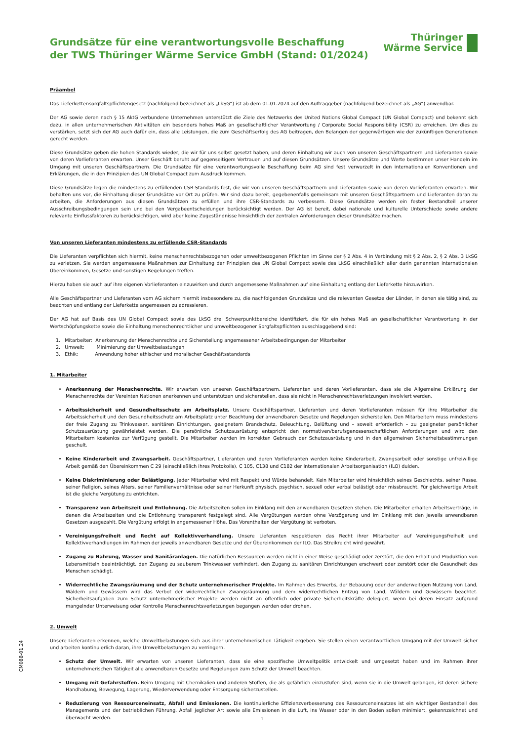Grundsätze für eine verantwortungsvolle Beschaffung
der TWS Thüringer Wärme Service GmbH (Stand: 01/2024)
Thüringer
Wärme Service
Präambel
Das Lieferkettensorgfaltspflichtengesetz (nachfolgend bezeichnet als „LkSG“) ist ab dem 01.01.2024 auf den Auftraggeber (nachfolgend bezeichnet als „AG“) anwendbar.
Der AG sowie deren nach § 15 AktG verbundene Unternehmen unterstützt die Ziele des Netzwerks des United Nations Global Compact (UN Global Compact) und bekennt sich dazu, in allen unternehmerischen Aktivitäten ein besonders hohes Maß an gesellschaftlicher Verantwortung / Corporate Social Responsibility (CSR) zu erreichen. Um dies zu verstärken, setzt sich der AG auch dafür ein, dass alle Leistungen, die zum Geschäftserfolg des AG beitragen, den Belangen der gegenwärtigen wie der zukünftigen Generationen gerecht werden.
Diese Grundsätze geben die hohen Standards wieder, die wir für uns selbst gesetzt haben, und deren Einhaltung wir auch von unseren Geschäftspartnern und Lieferanten sowie von deren Vorlieferanten erwarten. Unser Geschäft beruht auf gegenseitigem Vertrauen und auf diesen Grundsätzen. Unsere Grundsätze und Werte bestimmen unser Handeln im Umgang mit unseren Geschäftspartnern. Die Grundsätze für eine verantwortungsvolle Beschaffung beim AG sind fest verwurzelt in den internationalen Konventionen und Erklärungen, die in den Prinzipien des UN Global Compact zum Ausdruck kommen.
Diese Grundsätze legen die mindestens zu erfüllenden CSR-Standards fest, die wir von unseren Geschäftspartnern und Lieferanten sowie von deren Vorlieferanten erwarten. Wir behalten uns vor, die Einhaltung dieser Grundsätze vor Ort zu prüfen. Wir sind dazu bereit, gegebenenfalls gemeinsam mit unseren Geschäftspartnern und Lieferanten daran zu arbeiten, die Anforderungen aus diesen Grundsätzen zu erfüllen und ihre CSR-Standards zu verbessern. Diese Grundsätze werden ein fester Bestandteil unserer Ausschreibungsbedingungen sein und bei den Vergabeentscheidungen berücksichtigt werden. Der AG ist bereit, dabei nationale und kulturelle Unterschiede sowie andere relevante Einflussfaktoren zu berücksichtigen, wird aber keine Zugeständnisse hinsichtlich der zentralen Anforderungen dieser Grundsätze machen.
Von unseren Lieferanten mindestens zu erfüllende CSR-Standards
Die Lieferanten verpflichten sich hiermit, keine menschenrechtsbezogenen oder umweltbezogenen Pflichten im Sinne der § 2 Abs. 4 in Verbindung mit § 2 Abs. 2, § 2 Abs. 3 LkSG zu verletzen. Sie werden angemessene Maßnahmen zur Einhaltung der Prinzipien des UN Global Compact sowie des LkSG einschließlich aller darin genannten internationalen Übereinkommen, Gesetze und sonstigen Regelungen treffen.
Hierzu haben sie auch auf ihre eigenen Vorlieferanten einzuwirken und durch angemessene Maßnahmen auf eine Einhaltung entlang der Lieferkette hinzuwirken.
Alle Geschäftspartner und Lieferanten vom AG sichern hiermit insbesondere zu, die nachfolgenden Grundsätze und die relevanten Gesetze der Länder, in denen sie tätig sind, zu beachten und entlang der Lieferkette angemessen zu adressieren.
Der AG hat auf Basis des UN Global Compact sowie des LkSG drei Schwerpunktbereiche identifiziert, die für ein hohes Maß an gesellschaftlicher Verantwortung in der Wertschöpfungskette sowie die Einhaltung menschenrechtlicher und umweltbezogener Sorgfaltspflichten ausschlaggebend sind:
1. Mitarbeiter: Anerkennung der Menschenrechte und Sicherstellung angemessener Arbeitsbedingungen der Mitarbeiter
2. Umwelt: Minimierung der Umweltbelastungen
3. Ethik: Anwendung hoher ethischer und moralischer Geschäftsstandards
1. Mitarbeiter
Anerkennung der Menschenrechte. Wir erwarten von unseren Geschäftspartnern, Lieferanten und deren Vorlieferanten, dass sie die Allgemeine Erklärung der Menschenrechte der Vereinten Nationen anerkennen und unterstützen und sicherstellen, dass sie nicht in Menschenrechtsverletzungen involviert werden.
Arbeitssicherheit und Gesundheitsschutz am Arbeitsplatz. Unsere Geschäftspartner, Lieferanten und deren Vorlieferanten müssen für ihre Mitarbeiter die Arbeitssicherheit und den Gesundheitsschutz am Arbeitsplatz unter Beachtung der anwendbaren Gesetze und Regelungen sicherstellen. Den Mitarbeitern muss mindestens der freie Zugang zu Trinkwasser, sanitären Einrichtungen, geeignetem Brandschutz, Beleuchtung, Belüftung und – soweit erforderlich – zu geeigneter persönlicher Schutzausrüstung gewährleistet werden. Die persönliche Schutzausrüstung entspricht den normativen/berufsgenossenschaftlichen Anforderungen und wird den Mitarbeitern kostenlos zur Verfügung gestellt. Die Mitarbeiter werden im korrekten Gebrauch der Schutzausrüstung und in den allgemeinen Sicherheitsbestimmungen geschult.
Keine Kinderarbeit und Zwangsarbeit. Geschäftspartner, Lieferanten und deren Vorlieferanten werden keine Kinderarbeit, Zwangsarbeit oder sonstige unfreiwillige Arbeit gemäß den Übereinkommen C 29 (einschließlich ihres Protokolls), C 105, C138 und C182 der Internationalen Arbeitsorganisation (ILO) dulden.
Keine Diskriminierung oder Belästigung. Jeder Mitarbeiter wird mit Respekt und Würde behandelt. Kein Mitarbeiter wird hinsichtlich seines Geschlechts, seiner Rasse, seiner Religion, seines Alters, seiner Familienverhältnisse oder seiner Herkunft physisch, psychisch, sexuell oder verbal belästigt oder missbraucht. Für gleichwertige Arbeit ist die gleiche Vergütung zu entrichten.
Transparenz von Arbeitszeit und Entlohnung. Die Arbeitszeiten sollen im Einklang mit den anwendbaren Gesetzen stehen. Die Mitarbeiter erhalten Arbeitsverträge, in denen die Arbeitszeiten und die Entlohnung transparent festgelegt sind. Alle Vergütungen werden ohne Verzögerung und im Einklang mit den jeweils anwendbaren Gesetzen ausgezahlt. Die Vergütung erfolgt in angemessener Höhe. Das Vorenthalten der Vergütung ist verboten.
Vereinigungsfreiheit und Recht auf Kollektivverhandlung. Unsere Lieferanten respektieren das Recht ihrer Mitarbeiter auf Vereinigungsfreiheit und Kollektivverhandlungen im Rahmen der jeweils anwendbaren Gesetze und der Übereinkommen der ILO. Das Streikreicht wird gewährt.
Zugang zu Nahrung, Wasser und Sanitäranlagen. Die natürlichen Ressourcen werden nicht in einer Weise geschädigt oder zerstört, die den Erhalt und Produktion von Lebensmitteln beeinträchtigt, den Zugang zu sauberem Trinkwasser verhindert, den Zugang zu sanitären Einrichtungen erschwert oder zerstört oder die Gesundheit des Menschen schädigt.
Widerrechtliche Zwangsräumung und der Schutz unternehmerischer Projekte. Im Rahmen des Erwerbs, der Bebauung oder der anderweitigen Nutzung von Land, Wäldern und Gewässern wird das Verbot der widerrechtlichen Zwangsräumung und dem widerrechtlichen Entzug von Land, Wäldern und Gewässern beachtet. Sicherheitsaufgaben zum Schutz unternehmerischer Projekte werden nicht an öffentlich oder private Sicherheitskräfte delegiert, wenn bei deren Einsatz aufgrund mangelnder Unterweisung oder Kontrolle Menschenrechtsverletzungen begangen werden oder drohen.
2. Umwelt
Unsere Lieferanten erkennen, welche Umweltbelastungen sich aus ihrer unternehmerischen Tätigkeit ergeben. Sie stellen einen verantwortlichen Umgang mit der Umwelt sicher und arbeiten kontinuierlich daran, ihre Umweltbelastungen zu verringern.
Schutz der Umwelt. Wir erwarten von unseren Lieferanten, dass sie eine spezifische Umweltpolitik entwickelt und umgesetzt haben und im Rahmen ihrer unternehmerischen Tätigkeit alle anwendbaren Gesetze und Regelungen zum Schutz der Umwelt beachten.
Umgang mit Gefahrstoffen. Beim Umgang mit Chemikalien und anderen Stoffen, die als gefährlich einzustufen sind, wenn sie in die Umwelt gelangen, ist deren sichere Handhabung, Bewegung, Lagerung, Wiederverwendung oder Entsorgung sicherzustellen.
Reduzierung von Ressourceneinsatz, Abfall und Emissionen. Die kontinuierliche Effizienzverbesserung des Ressourceneinsatzes ist ein wichtiger Bestandteil des Managements und der betrieblichen Führung. Abfall jeglicher Art sowie alle Emissionen in die Luft, ins Wasser oder in den Boden sollen minimiert, gekennzeichnet und überwacht werden.
CM088-01.24
1